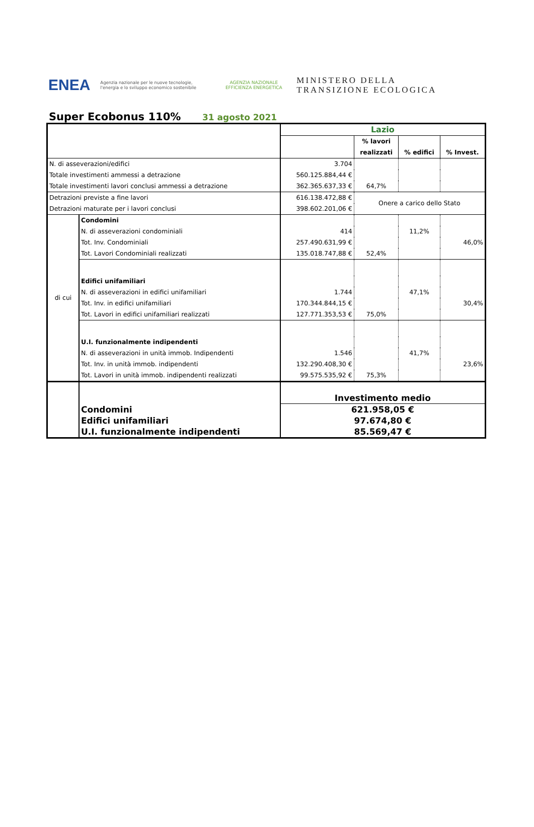ENEA
Agenzia nazionale per le nuove tecnologie, l'energia e lo sviluppo economico sostenibile
AGENZIA NAZIONALE EFFICIENZA ENERGETICA
MINISTERO DELLA
TRANSIZIONE ECOLOGICA
Super Ecobonus 110%
31 agosto 2021
| | | Lazio | | | |
| | | | % lavori | % edifici | % Invest. |
| | | | realizzati | | |
| N. di asseverazioni/edifici | | 3.704 | | | |
| Totale investimenti ammessi a detrazione | | 560.125.884,44 € | | | |
| Totale investimenti lavori conclusi ammessi a detrazione | | 362.365.637,33 € | 64,7% | | |
| Detrazioni previste a fine lavori | | 616.138.472,88 € | Onere a carico dello Stato | | |
| Detrazioni maturate per i lavori conclusi | | 398.602.201,06 € | | | |
| di cui | Condomini | | | | |
| | N. di asseverazioni condominiali | 414 | | 11,2% | |
| | Tot. Inv. Condominiali | 257.490.631,99 € | | | 46,0% |
| | Tot. Lavori Condominiali realizzati | 135.018.747,88 € | 52,4% | | |
| | Edifici unifamiliari | | | | |
| | N. di asseverazioni in edifici unifamiliari | 1.744 | | 47,1% | |
| | Tot. Inv. in edifici unifamiliari | 170.344.844,15 € | | | 30,4% |
| | Tot. Lavori in edifici unifamiliari realizzati | 127.771.353,53 € | 75,0% | | |
| | U.I. funzionalmente indipendenti | | | | |
| | N. di asseverazioni in unità immob. Indipendenti | 1.546 | | 41,7% | |
| | Tot. Inv. in unità immob. indipendenti | 132.290.408,30 € | | | 23,6% |
| | Tot. Lavori in unità immob. indipendenti realizzati | 99.575.535,92 € | 75,3% | | |
| | | Investimento medio | | | |
| | Condomini | 621.958,05 € | | | |
| | Edifici unifamiliari | 97.674,80 € | | | |
| | U.I. funzionalmente indipendenti | 85.569,47 € | | | |